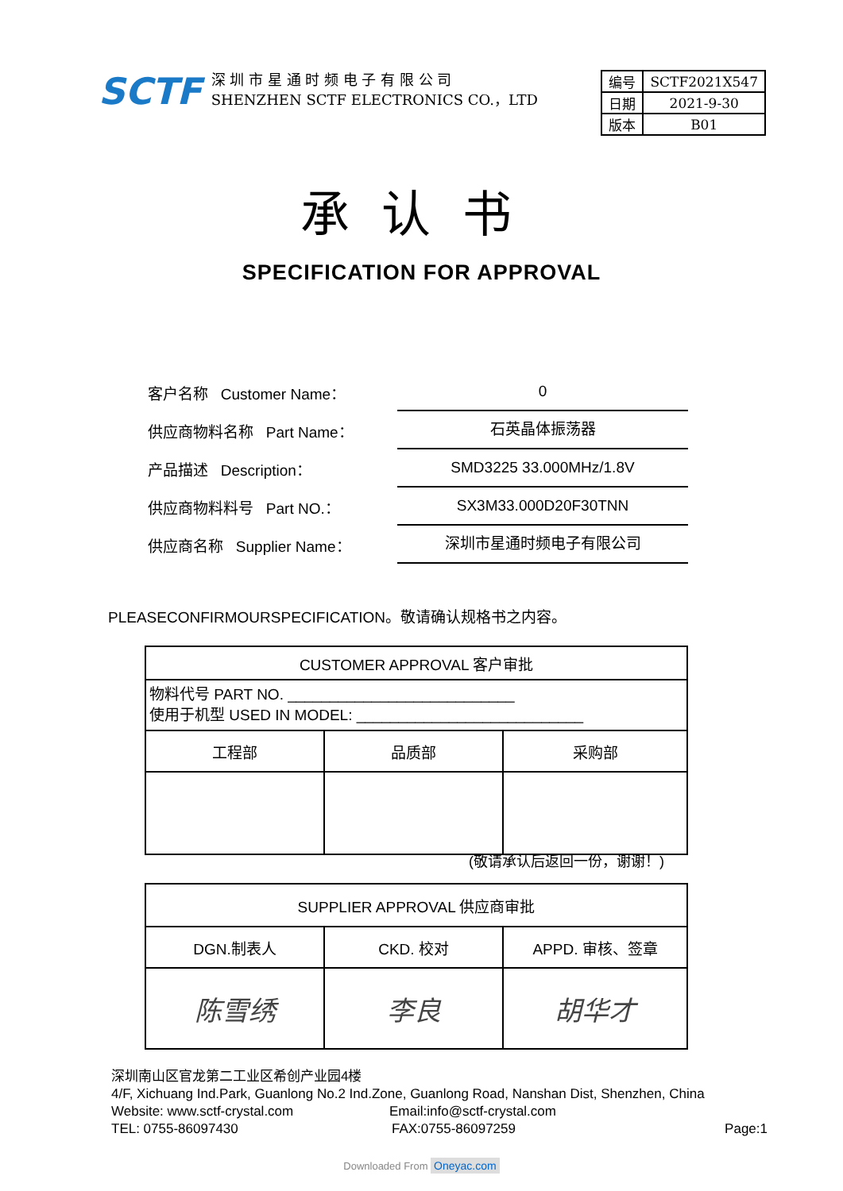SCTF
深 圳 市 星 通 时 频 电 子 有 限 公 司
SHENZHEN SCTF ELECTRONICS CO.，LTD
| 编号 | SCTF2021X547 |
| 日期 | 2021-9-30 |
| 版本 | B01 |
承认书
SPECIFICATION FOR APPROVAL
客户名称 Customer Name： 0
供应商物料名称 Part Name： 石英晶体振荡器
产品描述 Description： SMD3225 33.000MHz/1.8V
供应商物料料号 Part NO.： SX3M33.000D20F30TNN
供应商名称 Supplier Name： 深圳市星通时频电子有限公司
PLEASECONFIRMOURSPECIFICATION。敬请确认规格书之内容。
| CUSTOMER APPROVAL 客户审批 | | |
| 物料代号 PART NO. ___________________________ 使用于机型 USED IN MODEL: ___________________________ | | |
| 工程部 | 品质部 | 采购部 |
(敬请承认后返回一份，谢谢！)
| SUPPLIER APPROVAL 供应商审批 | | |
| DGN.制表人 | CKD. 校对 | APPD. 审核、签章 |
| 陈雪绣 | 李良 | 胡华才 |
深圳南山区官龙第二工业区希创产业园4楼
4/F, Xichuang Ind.Park, Guanlong No.2 Ind.Zone, Guanlong Road, Nanshan Dist, Shenzhen, China
Website: www.sctf-crystal.com Email:info@sctf-crystal.com
TEL: 0755-86097430 FAX:0755-86097259 Page:1
Downloaded From Oneyac.com